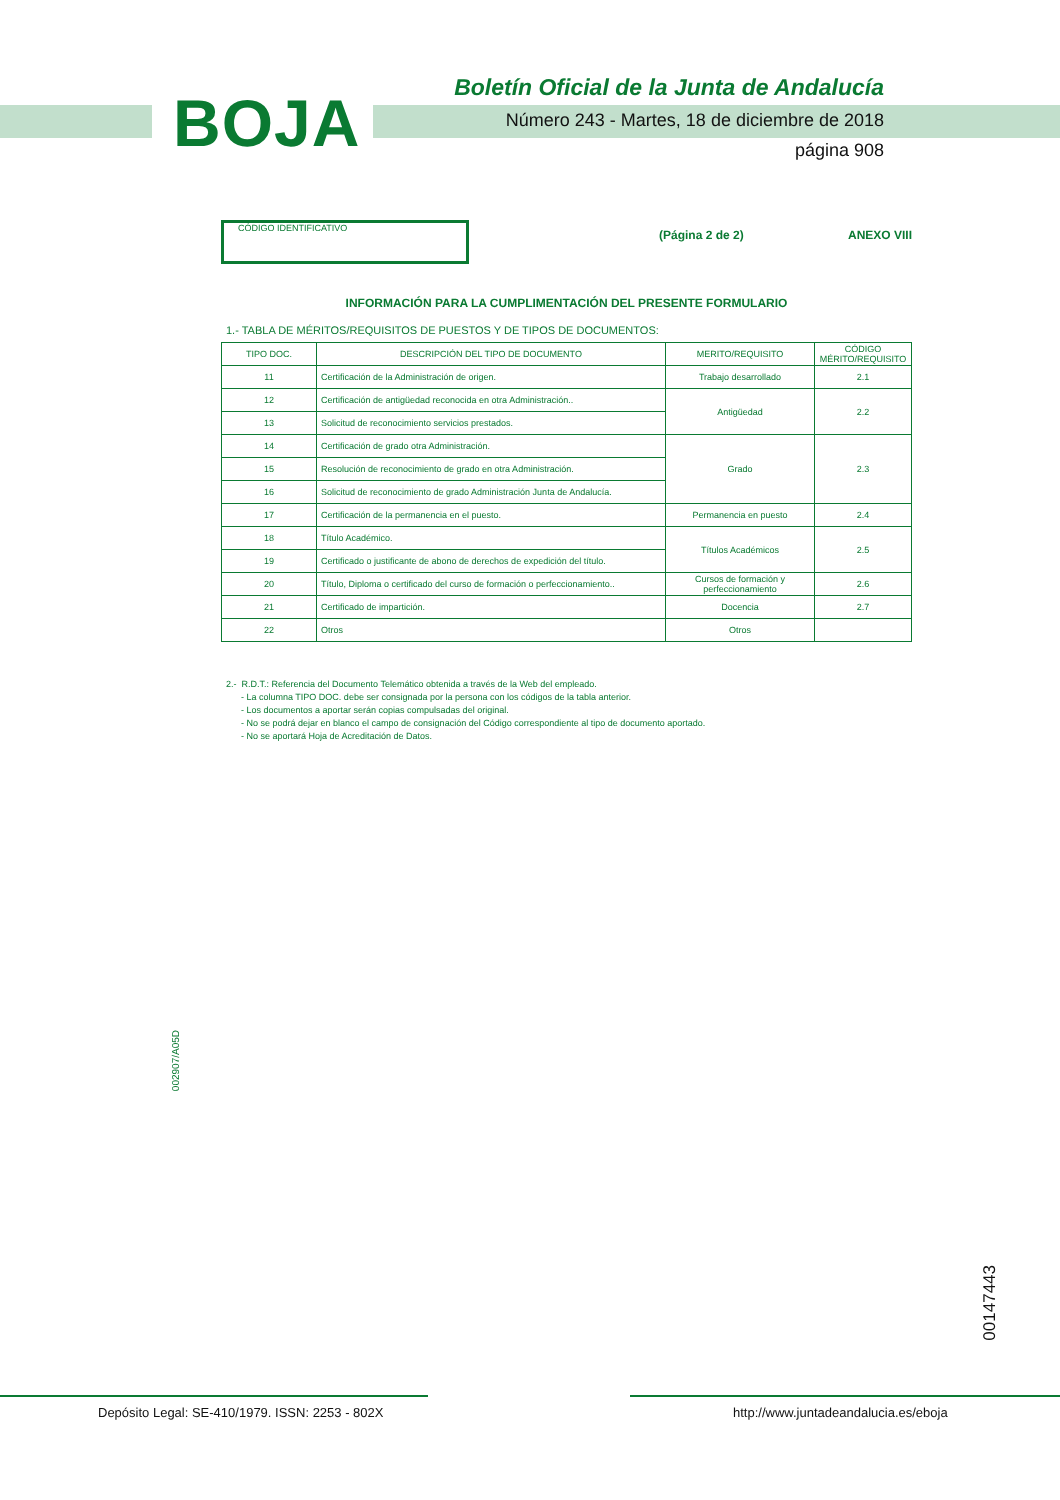BOJA
Boletín Oficial de la Junta de Andalucía
Número 243 - Martes, 18 de diciembre de 2018
página 908
CÓDIGO IDENTIFICATIVO
(Página 2 de 2) ANEXO VIII
INFORMACIÓN PARA LA CUMPLIMENTACIÓN DEL PRESENTE FORMULARIO
1.- TABLA DE MÉRITOS/REQUISITOS DE PUESTOS Y DE TIPOS DE DOCUMENTOS:
| TIPO DOC. | DESCRIPCIÓN DEL TIPO DE DOCUMENTO | MERITO/REQUISITO | CÓDIGO MÉRITO/REQUISITO |
| --- | --- | --- | --- |
| 11 | Certificación de la Administración de origen. | Trabajo desarrollado | 2.1 |
| 12 | Certificación de antigüedad reconocida en otra Administración.. | Antigüedad | 2.2 |
| 13 | Solicitud de reconocimiento servicios prestados. | | |
| 14 | Certificación de grado otra Administración. | Grado | 2.3 |
| 15 | Resolución de reconocimiento de grado en otra Administración. | | |
| 16 | Solicitud de reconocimiento de grado Administración Junta de Andalucía. | | |
| 17 | Certificación de la permanencia en el puesto. | Permanencia en puesto | 2.4 |
| 18 | Título Académico. | Títulos Académicos | 2.5 |
| 19 | Certificado o justificante de abono de derechos de expedición del título. | | |
| 20 | Título, Diploma o certificado del curso de formación o perfeccionamiento.. | Cursos de formación y perfeccionamiento | 2.6 |
| 21 | Certificado de impartición. | Docencia | 2.7 |
| 22 | Otros | Otros | |
2.- R.D.T.: Referencia del Documento Telemático obtenida a través de la Web del empleado.
- La columna TIPO DOC. debe ser consignada por la persona con los códigos de la tabla anterior.
- Los documentos a aportar serán copias compulsadas del original.
- No se podrá dejar en blanco el campo de consignación del Código correspondiente al tipo de documento aportado.
- No se aportará Hoja de Acreditación de Datos.
002907/A05D
00147443
Depósito Legal: SE-410/1979. ISSN: 2253 - 802X http://www.juntadeandalucia.es/eboja